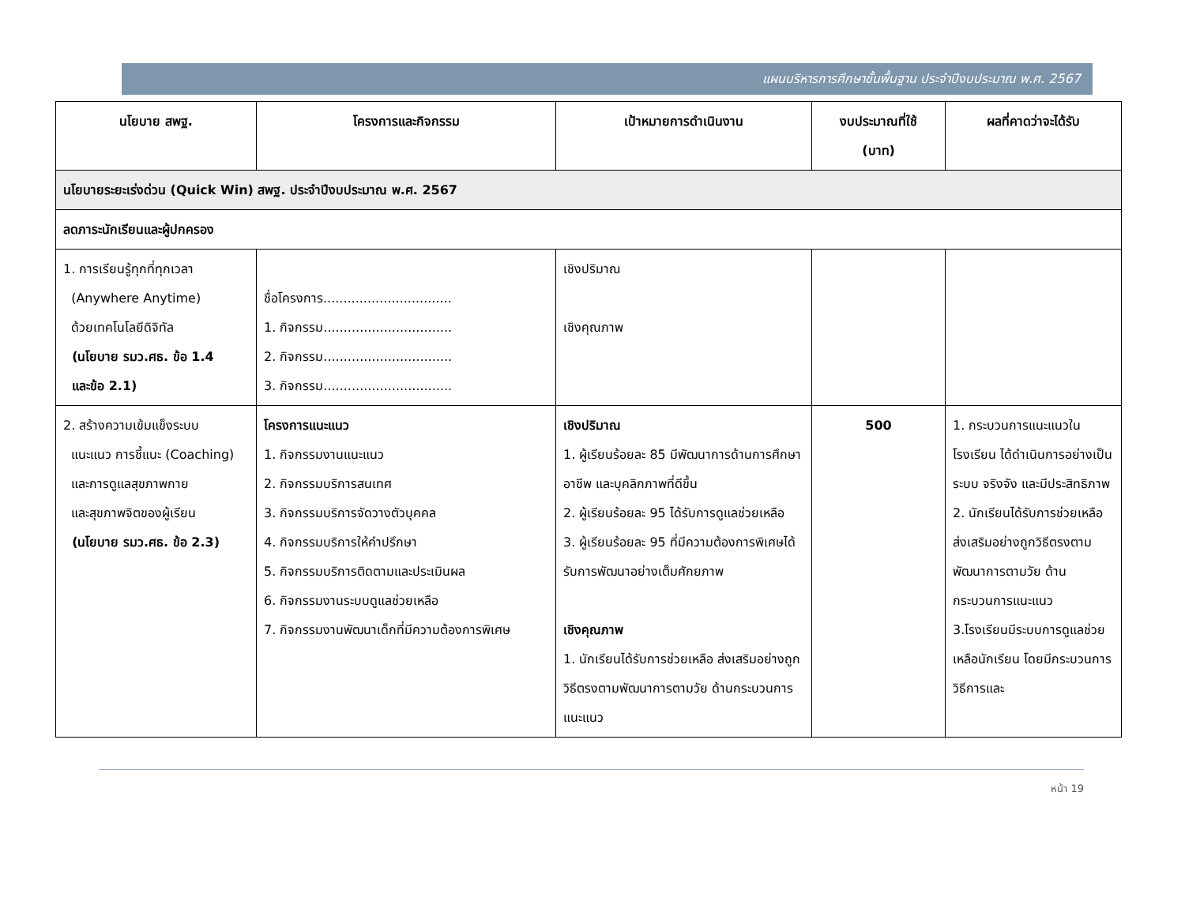แผนบริหารการศึกษาขั้นพื้นฐาน ประจำปีงบประมาณ พ.ศ. 2567
| นโยบาย สพฐ. | โครงการและกิจกรรม | เป้าหมายการดำเนินงาน | งบประมาณที่ใช้ (บาท) | ผลที่คาดว่าจะได้รับ |
| --- | --- | --- | --- | --- |
| นโยบายระยะเร่งด่วน (Quick Win) สพฐ. ประจำปีงบประมาณ พ.ศ. 2567 | | | | |
| ลดภาระนักเรียนและผู้ปกครอง | | | | |
| 1. การเรียนรู้ทุกที่ทุกเวลา (Anywhere Anytime) ด้วยเทคโนโลยีดิจิทัล (นโยบาย รมว.ศธ. ข้อ 1.4 และข้อ 2.1) | ชื่อโครงการ................................ 1. กิจกรรม................................ 2. กิจกรรม................................ 3. กิจกรรม................................ | เชิงปริมาณ เชิงคุณภาพ | | |
| 2. สร้างความเข้มแข็งระบบ แนะแนว การชี้แนะ (Coaching) และการดูแลสุขภาพกาย และสุขภาพจิตของผู้เรียน (นโยบาย รมว.ศธ. ข้อ 2.3) | โครงการแนะแนว 1. กิจกรรมงานแนะแนว 2. กิจกรรมบริการสนเทศ 3. กิจกรรมบริการจัดวางตัวบุคคล 4. กิจกรรมบริการให้คำปรึกษา 5. กิจกรรมบริการติดตามและประเมินผล 6. กิจกรรมงานระบบดูแลช่วยเหลือ 7. กิจกรรมงานพัฒนาเด็กที่มีความต้องการพิเศษ | เชิงปริมาณ 1. ผู้เรียนร้อยละ 85 มีพัฒนาการด้านการศึกษา อาชีพ และบุคลิกภาพที่ดีขึ้น 2. ผู้เรียนร้อยละ 95 ได้รับการดูแลช่วยเหลือ 3. ผู้เรียนร้อยละ 95 ที่มีความต้องการพิเศษได้รับการพัฒนาอย่างเต็มศักยภาพ เชิงคุณภาพ 1. นักเรียนได้รับการช่วยเหลือ ส่งเสริมอย่างถูกวิธีตรงตามพัฒนาการตามวัย ด้านกระบวนการแนะแนว | 500 | 1. กระบวนการแนะแนวในโรงเรียน ได้ดำเนินการอย่างเป็นระบบ จริงจัง และมีประสิทธิภาพ 2. นักเรียนได้รับการช่วยเหลือ ส่งเสริมอย่างถูกวิธีตรงตามพัฒนาการตามวัย ด้านกระบวนการแนะแนว 3.โรงเรียนมีระบบการดูแลช่วยเหลือนักเรียน โดยมีกระบวนการ วิธีการและ |
หน้า 19